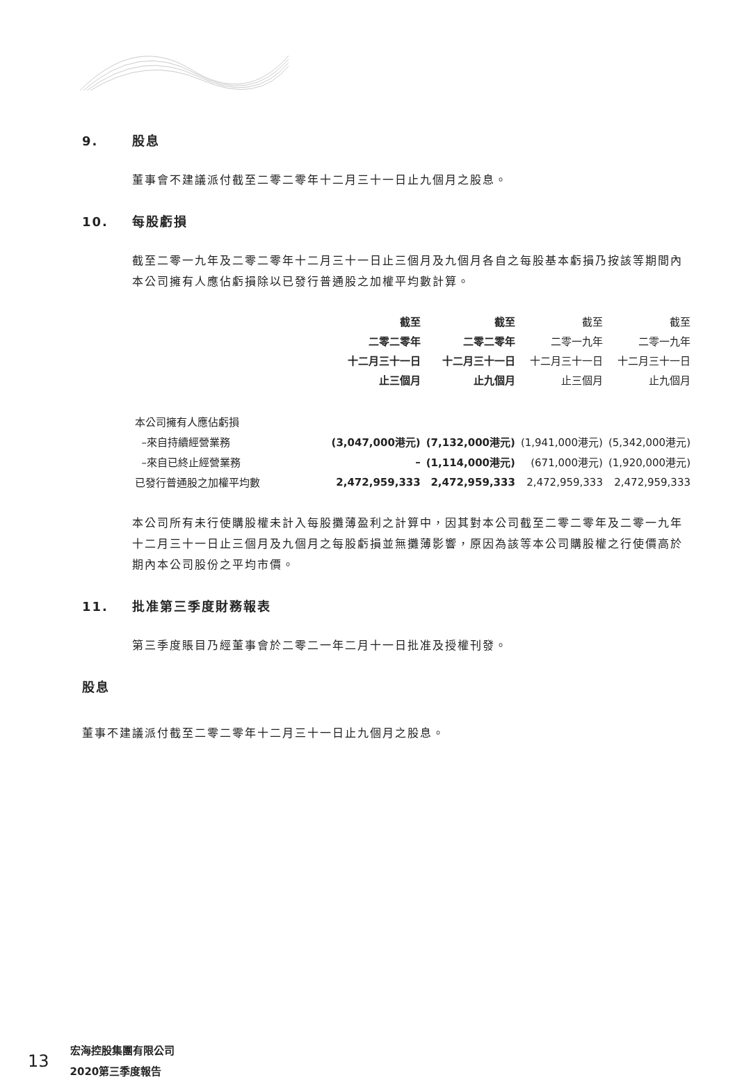9. 股息
董事會不建議派付截至二零二零年十二月三十一日止九個月之股息。
10. 每股虧損
截至二零一九年及二零二零年十二月三十一日止三個月及九個月各自之每股基本虧損乃按該等期間內本公司擁有人應佔虧損除以已發行普通股之加權平均數計算。
| | 截至 二零二零年 十二月三十一日 止三個月 | 截至 二零二零年 十二月三十一日 止九個月 | 截至 二零一九年 十二月三十一日 止三個月 | 截至 二零一九年 十二月三十一日 止九個月 |
| --- | --- | --- | --- | --- |
| 本公司擁有人應佔虧損 | | | | |
| –來自持續經營業務 | (3,047,000港元) | (7,132,000港元) | (1,941,000港元) | (5,342,000港元) |
| –來自已終止經營業務 | – | (1,114,000港元) | (671,000港元) | (1,920,000港元) |
| 已發行普通股之加權平均數 | 2,472,959,333 | 2,472,959,333 | 2,472,959,333 | 2,472,959,333 |
本公司所有未行使購股權未計入每股攤薄盈利之計算中，因其對本公司截至二零二零年及二零一九年十二月三十一日止三個月及九個月之每股虧損並無攤薄影響，原因為該等本公司購股權之行使價高於期內本公司股份之平均市價。
11. 批准第三季度財務報表
第三季度賬目乃經董事會於二零二一年二月十一日批准及授權刊發。
股息
董事不建議派付截至二零二零年十二月三十一日止九個月之股息。
13 宏海控股集團有限公司
2020第三季度報告